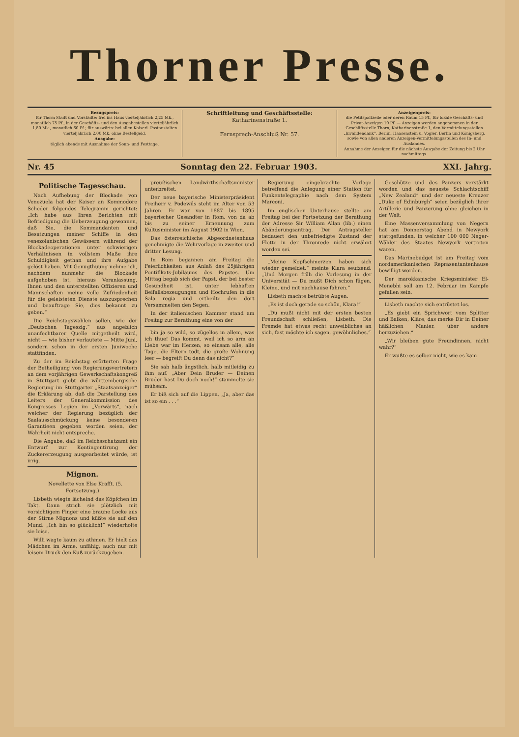Thorner Presse.
Bezugspreis:
für Thorn Stadt und Vorstädte: frei ins Haus vierteljährlich 2,25 Mk., monatlich 75 Pf., in der Geschäfts- und den Ausgabestellen vierteljährlich 1,80 Mk., monatlich 60 Pf.; für auswärts: bei allen Kaiserl. Postanstalten vierteljährlich 2,00 Mk. ohne Bestellgeld.
Ausgabe:
täglich abends mit Ausnahme der Sonn- und Festtage.
Schriftleitung und Geschäftsstelle:
Katharinenstraße 1.
Fernsprech-Anschluß Nr. 57.
Anzeigenpreis:
die Petitspaltzeile oder deren Raum 15 Pf., für lokale Geschäfts- und Privat-Anzeigen 10 Pf. — Anzeigen werden angenommen in der Geschäftsstelle Thorn, Katharinenstraße 1, den Vermittelungsstellen „Invalidendank“, Berlin, Haasenstein u. Vogler, Berlin und Königsberg, sowie von allen anderen Anzeigen-Vermittelungsstellen des In- und Auslandes.
Annahme der Anzeigen für die nächste Ausgabe der Zeitung bis 2 Uhr nachmittags.
Nr. 45 Sonntag den 22. Februar 1903. XXI. Jahrg.
Politische Tagesschau.
Nach Aufhebung der Blockade von Venezuela hat der Kaiser an Kommodore Scheder folgendes Telegramm gerichtet: „Ich habe aus Ihren Berichten mit Befriedigung die Ueberzeugung gewonnen, daß Sie, die Kommandanten und Besatzungen meiner Schiffe in den venezolanischen Gewässern während der Blockadeoperationen unter schwierigen Verhältnissen in vollstem Maße ihre Schuldigkeit gethan und ihre Aufgabe gelöst haben. Mit Genugthuung nehme ich, nachdem nunmehr die Blockade aufgehoben ist, hieraus Veranlassung, Ihnen und den unterstellten Offizieren und Mannschaften meine volle Zufriedenheit für die geleisteten Dienste auszusprechen und beauftrage Sie, dies bekannt zu geben.“
Die Reichstagswahlen sollen, wie der „Deutschen Tageszig.“ aus angeblich unanfechtbarer Quelle mitgetheilt wird, nicht — wie bisher verlautete — Mitte Juni, sondern schon in der ersten Juniwoche stattfinden.
Zu der im Reichstag erörterten Frage der Betheiligung von Regierungsvertretern an dem vorjährigen Gewerkschaftskongreß in Stuttgart giebt die württembergische Regierung im Stuttgarter „Staatsanzeiger“ die Erklärung ab, daß die Darstellung des Leiters der Generalkommission des Kongresses Legien im „Vorwärts“, nach welcher der Regierung bezüglich der Saalausschmückung keine besonderen Garantieen gegeben worden seien, der Wahrheit nicht entspreche.
Die Angabe, daß im Reichsschatzamt ein Entwurf zur Kontingentirung der Zuckererzeugung ausgearbeitet würde, ist irrig.
Mignon.
Novellette von Else Krafft. (5. Fortsetzung.)
Lisbeth wiegte lächelnd das Köpfchen im Takt. Dann strich sie plötzlich mit vorsichtigem Finger eine braune Locke aus der Stirne Mignons und küßte sie auf den Mund. „Ich bin so glücklich!“ wiederholte sie leise.
Willi wagte kaum zu athmen. Er hielt das Mädchen im Arme, unfähig, auch nur mit leisem Druck den Kuß zurückzugeben.
preußischen Landwirthschaftsminister unterbreitet.
Der neue bayerische Ministerpräsident Freiherr v. Podewils steht im Alter von 53 Jahren. Er war von 1887 bis 1895 bayerischer Gesandter in Rom, von da ab bis zu seiner Ernennung zum Kultusminister im August 1902 in Wien.
Das österreichische Abgeordnetenhaus genehmigte die Wehrvorlage in zweiter und dritter Lesung.
In Rom begannen am Freitag die Feierlichkeiten aus Anlaß des 25jährigen Pontifikats-Jubiläums des Papstes. Um Mittag begab sich der Papst, der bei bester Gesundheit ist, unter lebhaften Beifallsbezeugungen und Hochrufen in die Sala regia und ertheilte den dort Versammelten den Segen.
In der italienischen Kammer stand am Freitag zur Berathung eine von der
bin ja so wild, so zügellos in allem, was ich thue! Das kommt, weil ich so arm an Liebe war im Herzen, so einsam alle, alle Tage, die Eltern todt, die große Wohnung leer — begreift Du denn das nicht?“
Sie sah halb ängstlich, halb mitleidig zu ihm auf. „Aber Dein Bruder — Deinen Bruder hast Du doch noch!“ stammelte sie mühsam.
Er biß sich auf die Lippen. „Ja, aber das ist so ein . . .“
Regierung eingebrachte Vorlage betreffend die Anlegung einer Station für Funkentelegraphie nach dem System Marconi.
Im englischen Unterhause stellte am Freitag bei der Fortsetzung der Berathung der Adresse Sir William Allan (lib.) einen Abänderungsantrag. Der Antragsteller bedauert den unbefriedigte Zustand der Flotte in der Thronrede nicht erwähnt worden sei.
„Meine Kopfschmerzen haben sich wieder gemeldet,“ meinte Klara seufzend. „Und Morgen früh die Vorlesung in der Universität — Du mußt Dich schon fügen, Kleine, und mit nachhause fahren.“
Lisbeth machte betrübte Augen.
„Es ist doch gerade so schön, Klara!“
„Du mußt nicht mit der ersten besten Freundschaft schließen, Lisbeth. Die Fremde hat etwas recht unweibliches an sich, fast möchte ich sagen, gewöhnliches.“
Geschütze und des Panzers verstärkt worden und das neueste Schlachtschiff „New Zealand“ und der neueste Kreuzer „Duke of Edinburgh“ seien bezüglich ihrer Artillerie und Panzerung ohne gleichen in der Welt.
Eine Massenversammlung von Negern hat am Donnerstag Abend in Newyork stattgefunden, in welcher 100 000 Neger-Wähler des Staates Newyork vertreten waren.
Das Marinebudget ist am Freitag vom nordamerikanischen Repräsentantenhause bewilligt worden.
Der marokkanische Kriegsminister El-Menebhi soll am 12. Februar im Kampfe gefallen sein.
Lisbeth machte sich entrüstet los.
„Es giebt ein Sprichwort vom Splitter und Balken, Kläre, das merke Dir in Deiner häßlichen Manier, über andere herzuziehen.“
„Wir bleiben gute Freundinnen, nicht wahr?“
Er wußte es selber nicht, wie es kam